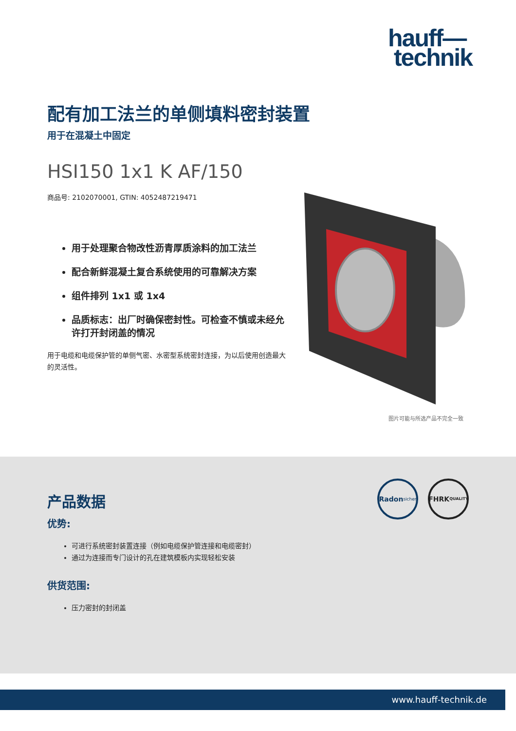hauff—
technik
配有加工法兰的单侧填料密封装置
用于在混凝土中固定
HSI150 1x1 K AF/150
商品号: 2102070001, GTIN: 4052487219471
用于处理聚合物改性沥青厚质涂料的加工法兰
配合新鲜混凝土复合系统使用的可靠解决方案
组件排列 1x1 或 1x4
品质标志：出厂时确保密封性。可检查不慎或未经允许打开封闭盖的情况
用于电缆和电缆保护管的单侧气密、水密型系统密封连接，为以后使用创造最大的灵活性。
图片可能与所选产品不完全一致
Radon
sicher
FHRK
QUALITY
产品数据
优势:
可进行系统密封装置连接（例如电缆保护管连接和电缆密封）
通过为连接而专门设计的孔在建筑模板内实现轻松安装
供货范围:
压力密封的封闭盖
www.hauff-technik.de